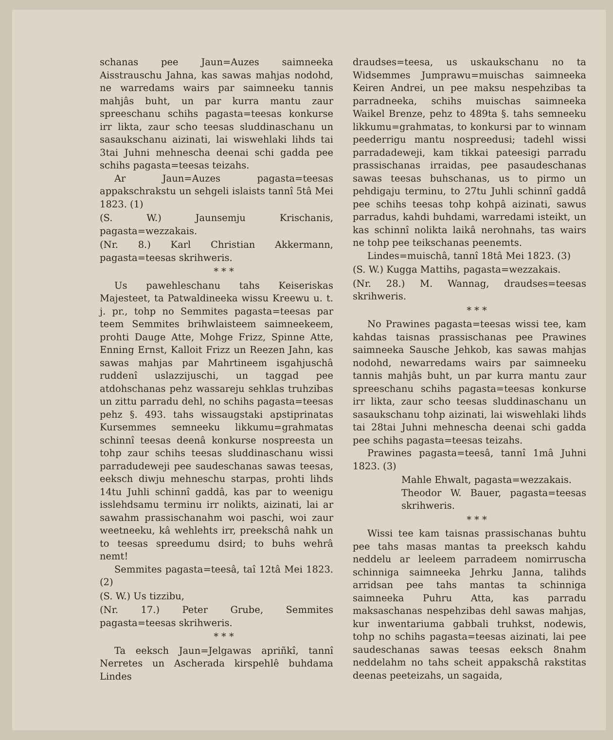schanas pee Jaun=Auzes saimneeka Aisstrauschu Jahna, kas sawas mahjas nodohd, ne warredams wairs par saimneeku tannis mahjâs buht, un par kurra mantu zaur spreeschanu schihs pagasta=teesas konkurse irr likta, zaur scho teesas sluddinaschanu un sasaukschanu aizinati, lai wiswehlaki lihds tai 3tai Juhni mehnescha deenai schi gadda pee schihs pagasta=teesas teizahs.
Ar Jaun=Auzes pagasta=teesas appakschrakstu un sehgeli islaists tannî 5tâ Mei 1823. (1)
(S. W.) Jaunsemju Krischanis, pagasta=wezzakais.
(Nr. 8.) Karl Christian Akkermann, pagasta=teesas skrihweris.
* * *
Us pawehleschanu tahs Keiseriskas Majesteet, ta Patwaldineeka wissu Kreewu u. t. j. pr., tohp no Semmites pagasta=teesas par teem Semmites brihwlaisteem saimneekeem, prohti Dauge Atte, Mohge Frizz, Spinne Atte, Enning Ernst, Kalloit Frizz un Reezen Jahn, kas sawas mahjas par Mahrtineem isgahjuschâ ruddenî uslazzijuschi, un taggad pee atdohschanas pehz wassareju sehklas truhzibas un zittu parradu dehl, no schihs pagasta=teesas pehz §. 493. tahs wissaugstaki apstiprinatas Kursemmes semneeku likkumu=grahmatas schinnî teesas deenâ konkurse nospreesta un tohp zaur schihs teesas sluddinaschanu wissi parradudeweji pee saudeschanas sawas teesas, eeksch diwju mehneschu starpas, prohti lihds 14tu Juhli schinnî gaddâ, kas par to weenigu isslehdsamu terminu irr nolikts, aizinati, lai ar sawahm prassischanahm woi paschi, woi zaur weetneeku, kâ wehlehts irr, preekschâ nahk un to teesas spreedumu dsird; to buhs wehrâ nemt!
Semmites pagasta=teesâ, taî 12tâ Mei 1823. (2)
(S. W.) Us tizzibu,
(Nr. 17.) Peter Grube, Semmites pagasta=teesas skrihweris.
* * *
Ta eeksch Jaun=Jelgawas apriñkî, tannî Nerretes un Ascherada kirspehlê buhdama Lindes
draudses=teesa, us uskaukschanu no ta Widsemmes Jumprawu=muischas saimneeka Keiren Andrei, un pee maksu nespehzibas ta parradneeka, schihs muischas saimneeka Waikel Brenze, pehz to 489ta §. tahs semneeku likkumu=grahmatas, to konkursi par to winnam peederrigu mantu nospreedusi; tadehl wissi parradadeweji, kam tikkai pateesigi parradu prassischanas irraidas, pee pasaudeschanas sawas teesas buhschanas, us to pirmo un pehdigaju terminu, to 27tu Juhli schinnî gaddâ pee schihs teesas tohp kohpâ aizinati, sawus parradus, kahdi buhdami, warredami isteikt, un kas schinnî nolikta laikâ nerohnahs, tas wairs ne tohp pee teikschanas peenemts.
Lindes=muischâ, tannî 18tâ Mei 1823. (3)
(S. W.) Kugga Mattihs, pagasta=wezzakais.
(Nr. 28.) M. Wannag, draudses=teesas skrihweris.
* * *
No Prawines pagasta=teesas wissi tee, kam kahdas taisnas prassischanas pee Prawines saimneeka Sausche Jehkob, kas sawas mahjas nodohd, newarredams wairs par saimneeku tannis mahjâs buht, un par kurra mantu zaur spreeschanu schihs pagasta=teesas konkurse irr likta, zaur scho teesas sluddinaschanu un sasaukschanu tohp aizinati, lai wiswehlaki lihds tai 28tai Juhni mehnescha deenai schi gadda pee schihs pagasta=teesas teizahs.
Prawines pagasta=teesâ, tannî 1mâ Juhni 1823. (3)
Mahle Ehwalt, pagasta=wezzakais.
Theodor W. Bauer, pagasta=teesas skrihweris.
* * *
Wissi tee kam taisnas prassischanas buhtu pee tahs masas mantas ta preeksch kahdu neddelu ar leeleem parradeem nomirruscha schinniga saimneeka Jehrku Janna, talihds arridsan pee tahs mantas ta schinniga saimneeka Puhru Atta, kas parradu maksaschanas nespehzibas dehl sawas mahjas, kur inwentariuma gabbali truhkst, nodewis, tohp no schihs pagasta=teesas aizinati, lai pee saudeschanas sawas teesas eeksch 8nahm neddelahm no tahs scheit appakschâ rakstitas deenas peeteizahs, un sagaida,